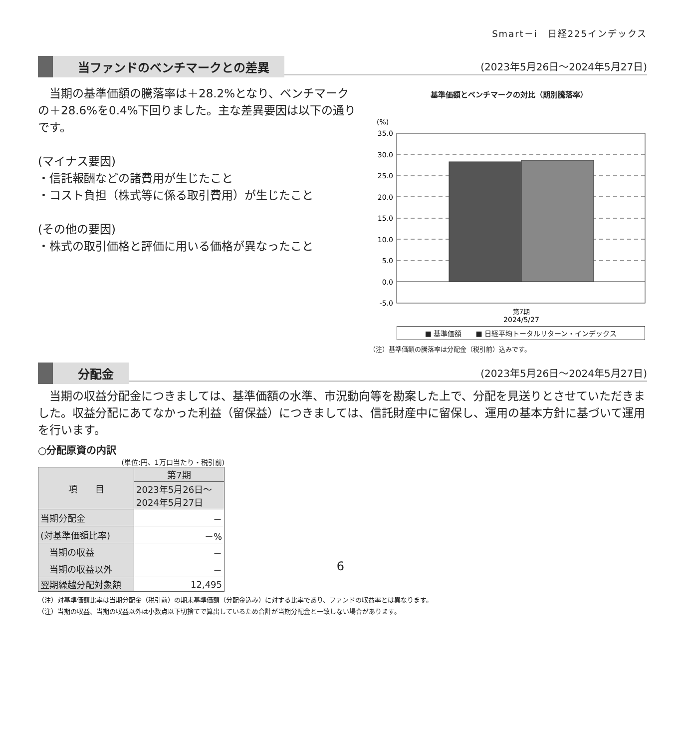Smart－i　日経225インデックス
当ファンドのベンチマークとの差異 (2023年5月26日～2024年5月27日)
　当期の基準価額の騰落率は＋28.2%となり、ベンチマークの＋28.6%を0.4%下回りました。主な差異要因は以下の通りです。
(マイナス要因)
・信託報酬などの諸費用が生じたこと
・コスト負担（株式等に係る取引費用）が生じたこと
(その他の要因)
・株式の取引価格と評価に用いる価格が異なったこと
基準価額とベンチマークの対比（期別騰落率）
(%)
35.0
30.0
25.0
20.0
15.0
10.0
5.0
0.0
-5.0
第7期
2024/5/27
■ 基準価額　　■ 日経平均トータルリターン・インデックス
（注）基準価額の騰落率は分配金（税引前）込みです。
分配金 (2023年5月26日～2024年5月27日)
　当期の収益分配金につきましては、基準価額の水準、市況動向等を勘案した上で、分配を見送りとさせていただきました。収益分配にあてなかった利益（留保益）につきましては、信託財産中に留保し、運用の基本方針に基づいて運用を行います。
○分配原資の内訳
(単位:円、1万口当たり・税引前)
| 項 目 | 第7期 |
| --- | --- |
| | 2023年5月26日～ 2024年5月27日 |
| 当期分配金 | － |
| (対基準価額比率) | －% |
| 当期の収益 | － |
| 当期の収益以外 | － |
| 翌期繰越分配対象額 | 12,495 |
（注）対基準価額比率は当期分配金（税引前）の期末基準価額（分配金込み）に対する比率であり、ファンドの収益率とは異なります。
（注）当期の収益、当期の収益以外は小数点以下切捨てで算出しているため合計が当期分配金と一致しない場合があります。
6